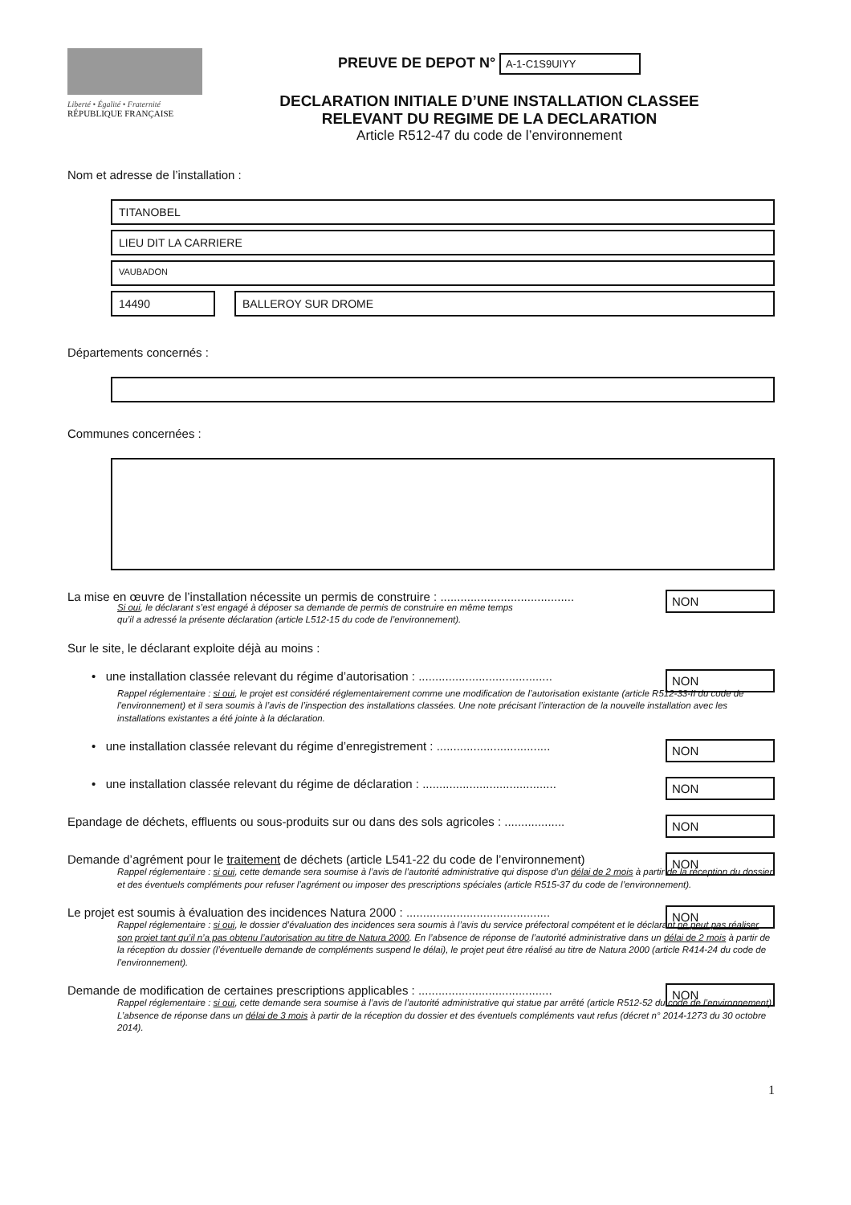Liberté • Égalité • Fraternité
RÉPUBLIQUE FRANÇAISE
PREUVE DE DEPOT N° A-1-C1S9UIYY
DECLARATION INITIALE D’UNE INSTALLATION CLASSEE
RELEVANT DU REGIME DE LA DECLARATION
Article R512-47 du code de l’environnement
Nom et adresse de l’installation :
TITANOBEL
LIEU DIT LA CARRIERE
VAUBADON
14490 BALLEROY SUR DROME
Départements concernés :
Communes concernées :
La mise en œuvre de l’installation nécessite un permis de construire : ........................................ NON
Si oui, le déclarant s’est engagé à déposer sa demande de permis de construire en même temps
qu’il a adressé la présente déclaration (article L512-15 du code de l’environnement).
Sur le site, le déclarant exploite déjà au moins :
• une installation classée relevant du régime d’autorisation : ........................................ NON
Rappel réglementaire : si oui, le projet est considéré réglementairement comme une modification de l’autorisation existante (article R512-33-II du code de l’environnement) et il sera soumis à l’avis de l’inspection des installations classées. Une note précisant l’interaction de la nouvelle installation avec les installations existantes a été jointe à la déclaration.
• une installation classée relevant du régime d’enregistrement : .................................. NON
• une installation classée relevant du régime de déclaration : ........................................ NON
Epandage de déchets, effluents ou sous-produits sur ou dans des sols agricoles : .................. NON
Demande d’agrément pour le traitement de déchets (article L541-22 du code de l’environnement) NON
Rappel réglementaire : si oui, cette demande sera soumise à l’avis de l’autorité administrative qui dispose d’un délai de 2 mois à partir de la réception du dossier et des éventuels compléments pour refuser l’agrément ou imposer des prescriptions spéciales (article R515-37 du code de l’environnement).
Le projet est soumis à évaluation des incidences Natura 2000 : ........................................... NON
Rappel réglementaire : si oui, le dossier d’évaluation des incidences sera soumis à l’avis du service préfectoral compétent et le déclarant ne peut pas réaliser son projet tant qu’il n’a pas obtenu l’autorisation au titre de Natura 2000. En l’absence de réponse de l’autorité administrative dans un délai de 2 mois à partir de la réception du dossier (l’éventuelle demande de compléments suspend le délai), le projet peut être réalisé au titre de Natura 2000 (article R414-24 du code de l’environnement).
Demande de modification de certaines prescriptions applicables : ........................................ NON
Rappel réglementaire : si oui, cette demande sera soumise à l’avis de l’autorité administrative qui statue par arrêté (article R512-52 du code de l’environnement). L’absence de réponse dans un délai de 3 mois à partir de la réception du dossier et des éventuels compléments vaut refus (décret n° 2014-1273 du 30 octobre 2014).
1